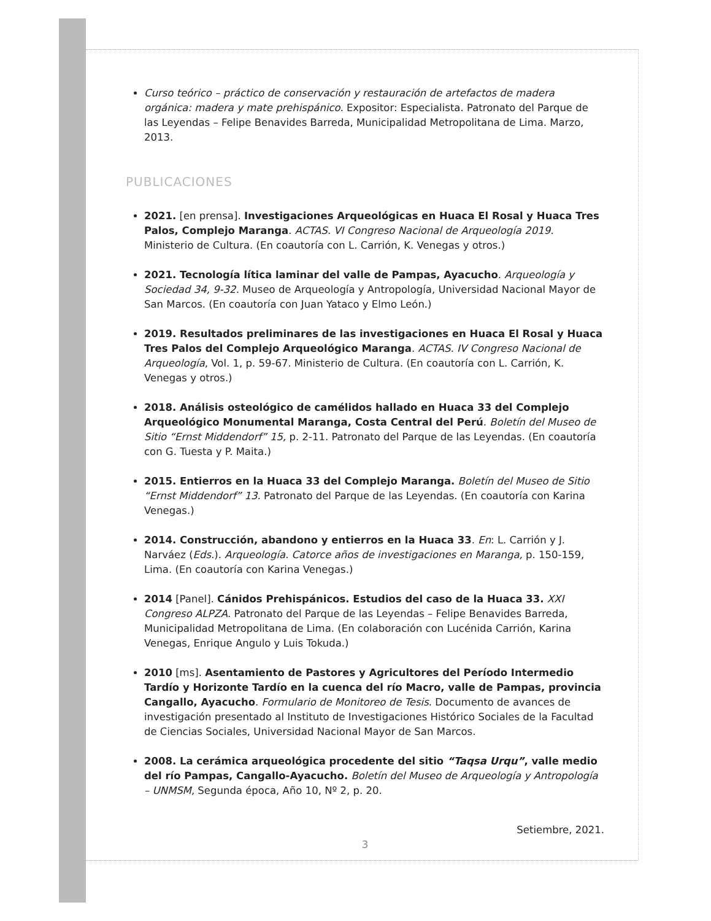Curso teórico – práctico de conservación y restauración de artefactos de madera orgánica: madera y mate prehispánico. Expositor: Especialista. Patronato del Parque de las Leyendas – Felipe Benavides Barreda, Municipalidad Metropolitana de Lima. Marzo, 2013.
PUBLICACIONES
2021. [en prensa]. Investigaciones Arqueológicas en Huaca El Rosal y Huaca Tres Palos, Complejo Maranga. ACTAS. VI Congreso Nacional de Arqueología 2019. Ministerio de Cultura. (En coautoría con L. Carrión, K. Venegas y otros.)
2021. Tecnología lítica laminar del valle de Pampas, Ayacucho. Arqueología y Sociedad 34, 9-32. Museo de Arqueología y Antropología, Universidad Nacional Mayor de San Marcos. (En coautoría con Juan Yataco y Elmo León.)
2019. Resultados preliminares de las investigaciones en Huaca El Rosal y Huaca Tres Palos del Complejo Arqueológico Maranga. ACTAS. IV Congreso Nacional de Arqueología, Vol. 1, p. 59-67. Ministerio de Cultura. (En coautoría con L. Carrión, K. Venegas y otros.)
2018. Análisis osteológico de camélidos hallado en Huaca 33 del Complejo Arqueológico Monumental Maranga, Costa Central del Perú. Boletín del Museo de Sitio “Ernst Middendorf” 15, p. 2-11. Patronato del Parque de las Leyendas. (En coautoría con G. Tuesta y P. Maita.)
2015. Entierros en la Huaca 33 del Complejo Maranga. Boletín del Museo de Sitio “Ernst Middendorf” 13. Patronato del Parque de las Leyendas. (En coautoría con Karina Venegas.)
2014. Construcción, abandono y entierros en la Huaca 33. En: L. Carrión y J. Narváez (Eds.). Arqueología. Catorce años de investigaciones en Maranga, p. 150-159, Lima. (En coautoría con Karina Venegas.)
2014 [Panel]. Cánidos Prehispánicos. Estudios del caso de la Huaca 33. XXI Congreso ALPZA. Patronato del Parque de las Leyendas – Felipe Benavides Barreda, Municipalidad Metropolitana de Lima. (En colaboración con Lucénida Carrión, Karina Venegas, Enrique Angulo y Luis Tokuda.)
2010 [ms]. Asentamiento de Pastores y Agricultores del Período Intermedio Tardío y Horizonte Tardío en la cuenca del río Macro, valle de Pampas, provincia Cangallo, Ayacucho. Formulario de Monitoreo de Tesis. Documento de avances de investigación presentado al Instituto de Investigaciones Histórico Sociales de la Facultad de Ciencias Sociales, Universidad Nacional Mayor de San Marcos.
2008. La cerámica arqueológica procedente del sitio “Taqsa Urqu”, valle medio del río Pampas, Cangallo-Ayacucho. Boletín del Museo de Arqueología y Antropología – UNMSM, Segunda época, Año 10, Nº 2, p. 20.
Setiembre, 2021.
3